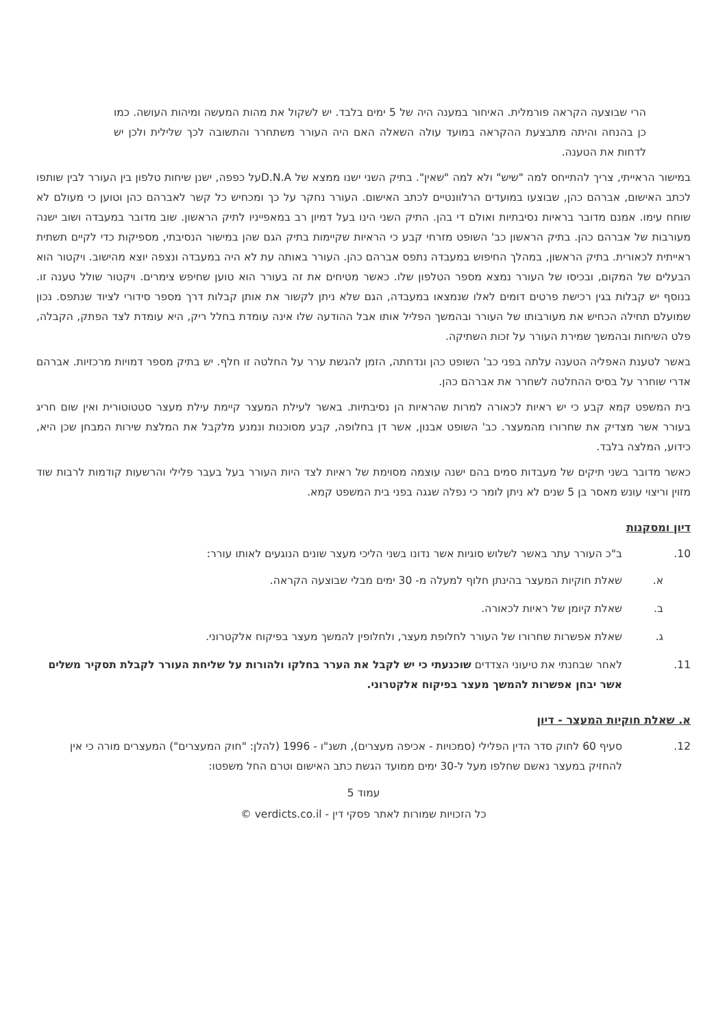הרי שבוצעה הקראה פורמלית. האיחור במענה היה של 5 ימים בלבד. יש לשקול את מהות המעשה ומיהות העושה. כמו כן בהנחה והיתה מתבצעת ההקראה במועד עולה השאלה האם היה העורר משתחרר והתשובה לכך שלילית ולכן יש לדחות את הטענה.
במישור הראייתי, צריך להתייחס למה "שיש" ולא למה "שאין". בתיק השני ישנו ממצא של D.N.Aעל כפפה, ישנן שיחות טלפון בין העורר לבין שותפו לכתב האישום, אברהם כהן, שבוצעו במועדים הרלוונטיים לכתב האישום. העורר נחקר על כך ומכחיש כל קשר לאברהם כהן וטוען כי מעולם לא שוחח עימו. אמנם מדובר בראיות נסיבתיות ואולם די בהן. התיק השני הינו בעל דמיון רב במאפייניו לתיק הראשון. שוב מדובר במעבדה ושוב ישנה מעורבות של אברהם כהן. בתיק הראשון כב' השופט מזרחי קבע כי הראיות שקיימות בתיק הגם שהן במישור הנסיבתי, מספיקות כדי לקיים תשתית ראייתית לכאורית. בתיק הראשון, במהלך החיפוש במעבדה נתפס אברהם כהן. העורר באותה עת לא היה במעבדה ונצפה יוצא מהישוב. ויקטור הוא הבעלים של המקום, ובכיסו של העורר נמצא מספר הטלפון שלו. כאשר מטיחים את זה בעורר הוא טוען שחיפש צימרים. ויקטור שולל טענה זו. בנוסף יש קבלות בגין רכישת פרטים דומים לאלו שנמצאו במעבדה, הגם שלא ניתן לקשור את אותן קבלות דרך מספר סידורי לציוד שנתפס. נכון שמועלם תחילה הכחיש את מעורבותו של העורר ובהמשך הפליל אותו אבל ההודעה שלו אינה עומדת בחלל ריק, היא עומדת לצד הפתק, הקבלה, פלט השיחות ובהמשך שמירת העורר על זכות השתיקה.
באשר לטענת האפליה הטענה עלתה בפני כב' השופט כהן ונדחתה, הזמן להגשת ערר על החלטה זו חלף. יש בתיק מספר דמויות מרכזיות. אברהם אדרי שוחרר על בסיס ההחלטה לשחרר את אברהם כהן.
בית המשפט קמא קבע כי יש ראיות לכאורה למרות שהראיות הן נסיבתיות. באשר לעילת המעצר קיימת עילת מעצר סטטוטורית ואין שום חריג בעורר אשר מצדיק את שחרורו מהמעצר. כב' השופט אבנון, אשר דן בחלופה, קבע מסוכנות ונמנע מלקבל את המלצת שירות המבחן שכן היא, כידוע, המלצה בלבד.
כאשר מדובר בשני תיקים של מעבדות סמים בהם ישנה עוצמה מסוימת של ראיות לצד היות העורר בעל בעבר פלילי והרשעות קודמות לרבות שוד מזוין וריצוי עונש מאסר בן 5 שנים לא ניתן לומר כי נפלה שגגה בפני בית המשפט קמא.
דיון ומסקנות
10. ב"כ העורר עתר באשר לשלוש סוגיות אשר נדונו בשני הליכי מעצר שונים הנוגעים לאותו עורר:
א. שאלת חוקיות המעצר בהינתן חלוף למעלה מ- 30 ימים מבלי שבוצעה הקראה.
ב. שאלת קיומן של ראיות לכאורה.
ג. שאלת אפשרות שחרורו של העורר לחלופת מעצר, ולחלופין להמשך מעצר בפיקוח אלקטרוני.
11. לאחר שבחנתי את טיעוני הצדדים שוכנעתי כי יש לקבל את הערר בחלקו ולהורות על שליחת העורר לקבלת תסקיר משלים אשר יבחן אפשרות להמשך מעצר בפיקוח אלקטרוני.
א. שאלת חוקיות המעצר - דיון
12. סעיף 60 לחוק סדר הדין הפלילי (סמכויות - אכיפה מעצרים), תשנ"ו - 1996 (להלן: "חוק המעצרים") המעצרים מורה כי אין להחזיק במעצר נאשם שחלפו מעל ל-30 ימים ממועד הגשת כתב האישום וטרם החל משפטו:
עמוד 5
כל הזכויות שמורות לאתר פסקי דין - verdicts.co.il ©